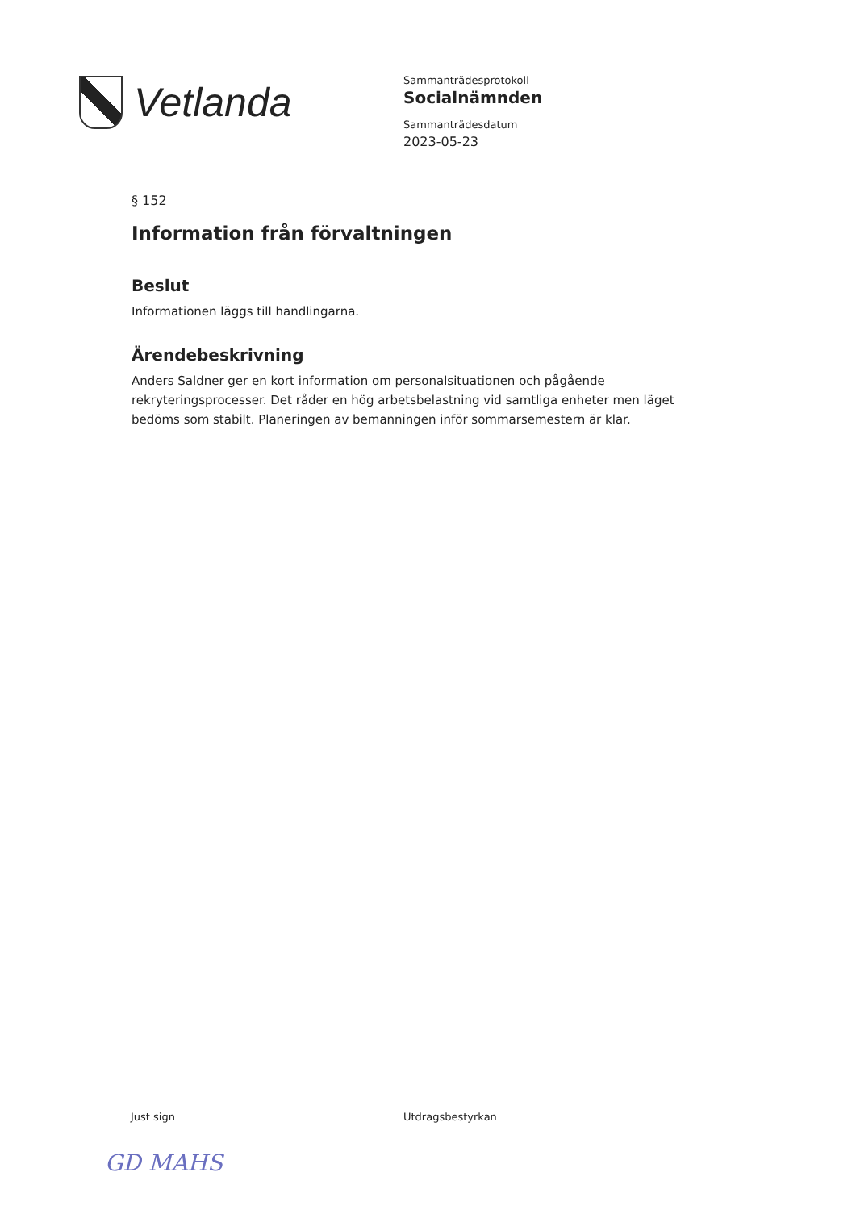Vetlanda
Sammanträdesprotokoll
Socialnämnden
Sammanträdesdatum
2023-05-23
§ 152
Information från förvaltningen
Beslut
Informationen läggs till handlingarna.
Ärendebeskrivning
Anders Saldner ger en kort information om personalsituationen och pågående rekryteringsprocesser. Det råder en hög arbetsbelastning vid samtliga enheter men läget bedöms som stabilt. Planeringen av bemanningen inför sommarsemestern är klar.
Just sign Utdragsbestyrkan
GD MAHS